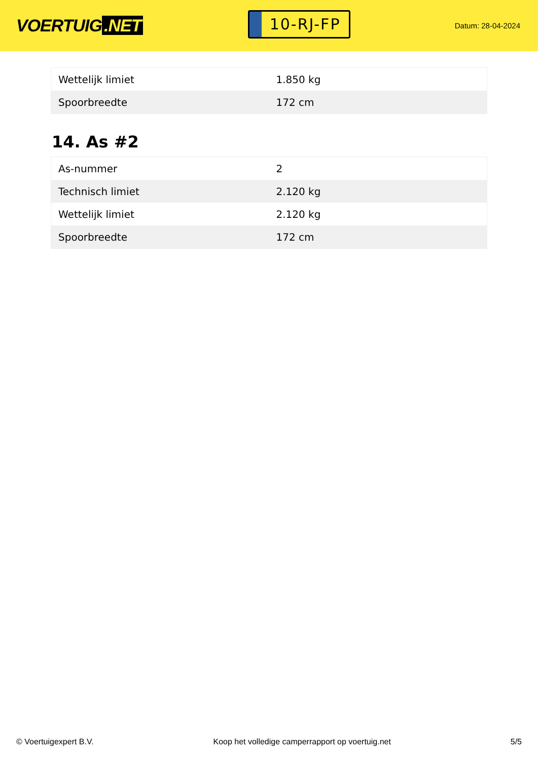VOERTUIG.NET
10-RJ-FP
Datum: 28-04-2024
| Wettelijk limiet | 1.850 kg |
| Spoorbreedte | 172 cm |
14. As #2
| As-nummer | 2 |
| Technisch limiet | 2.120 kg |
| Wettelijk limiet | 2.120 kg |
| Spoorbreedte | 172 cm |
© Voertuigexpert B.V. Koop het volledige camperrapport op voertuig.net 5/5